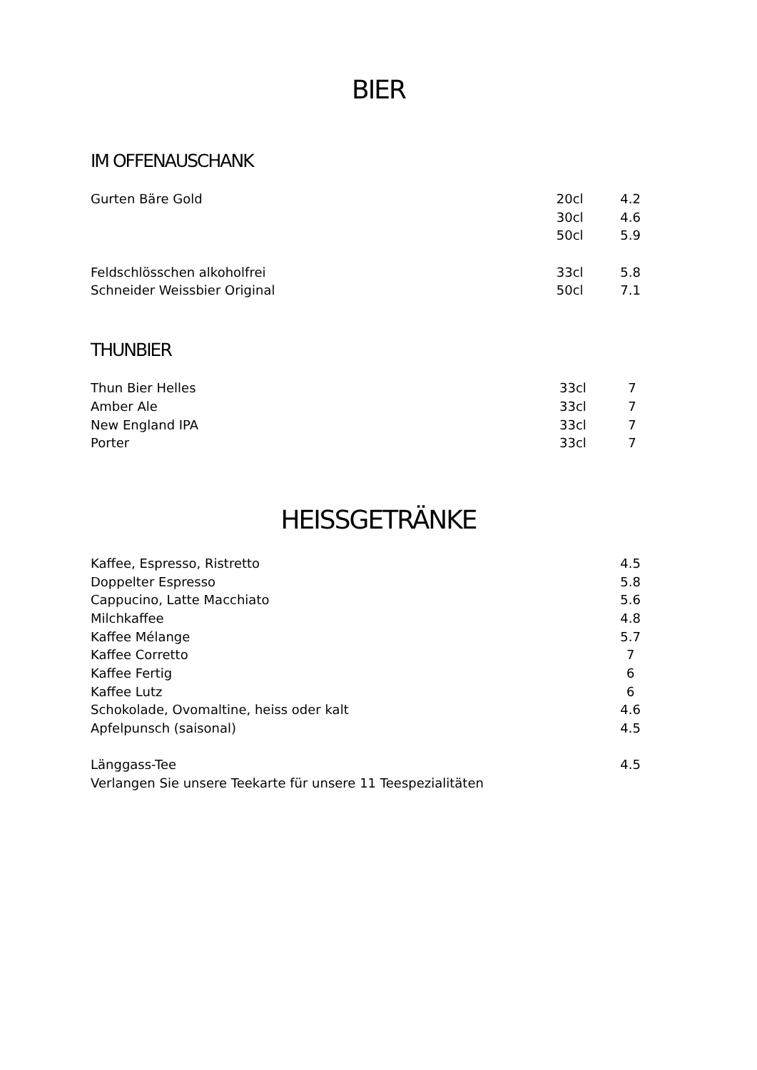BIER
IM OFFENAUSCHANK
| Gurten Bäre Gold | 20cl | 4.2 |
| | 30cl | 4.6 |
| | 50cl | 5.9 |
| Feldschlösschen alkoholfrei | 33cl | 5.8 |
| Schneider Weissbier Original | 50cl | 7.1 |
THUNBIER
| Thun Bier Helles | 33cl | 7 |
| Amber Ale | 33cl | 7 |
| New England IPA | 33cl | 7 |
| Porter | 33cl | 7 |
HEISSGETRÄNKE
| Kaffee, Espresso, Ristretto | | 4.5 |
| Doppelter Espresso | | 5.8 |
| Cappucino, Latte Macchiato | | 5.6 |
| Milchkaffee | | 4.8 |
| Kaffee Mélange | | 5.7 |
| Kaffee Corretto | | 7 |
| Kaffee Fertig | | 6 |
| Kaffee Lutz | | 6 |
| Schokolade, Ovomaltine, heiss oder kalt | | 4.6 |
| Apfelpunsch (saisonal) | | 4.5 |
| Länggass-Tee | | 4.5 |
| Verlangen Sie unsere Teekarte für unsere 11 Teespezialitäten | | |